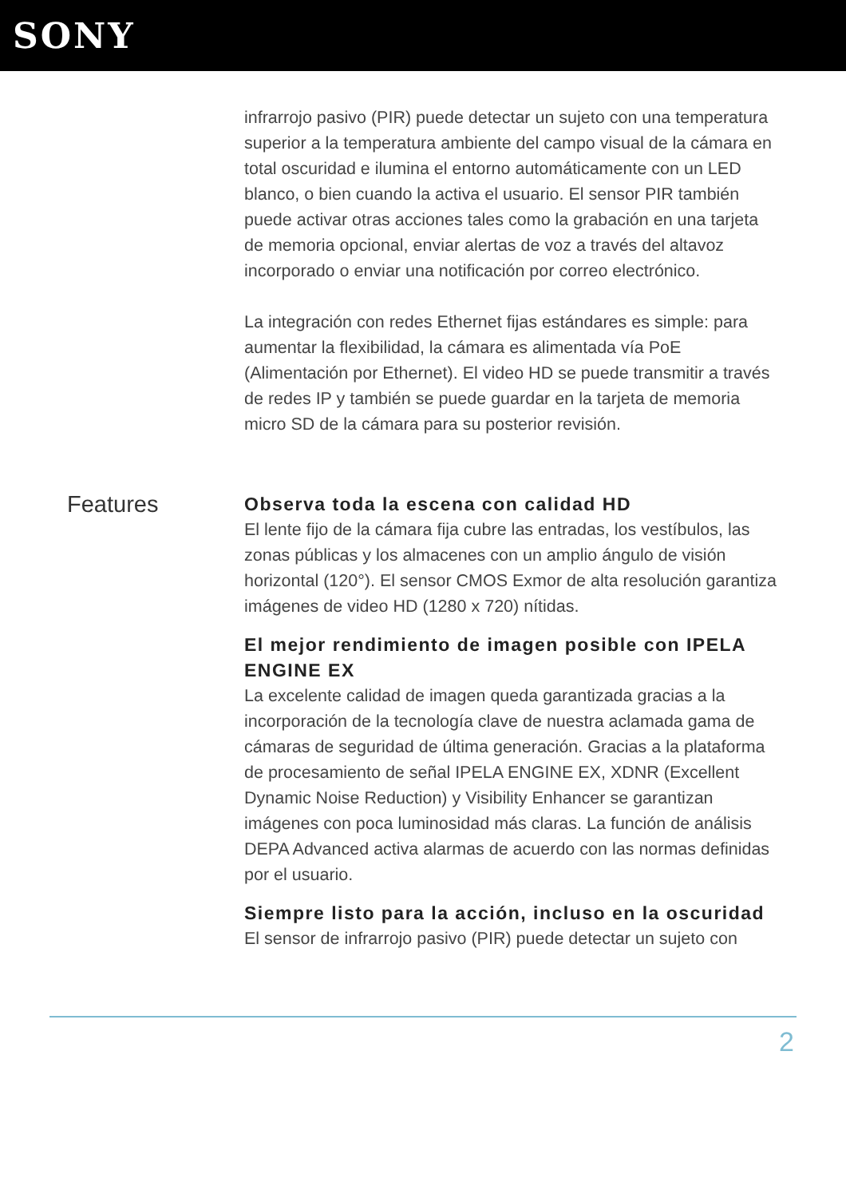SONY
infrarrojo pasivo (PIR) puede detectar un sujeto con una temperatura superior a la temperatura ambiente del campo visual de la cámara en total oscuridad e ilumina el entorno automáticamente con un LED blanco, o bien cuando la activa el usuario. El sensor PIR también puede activar otras acciones tales como la grabación en una tarjeta de memoria opcional, enviar alertas de voz a través del altavoz incorporado o enviar una notificación por correo electrónico.
La integración con redes Ethernet fijas estándares es simple: para aumentar la flexibilidad, la cámara es alimentada vía PoE (Alimentación por Ethernet). El video HD se puede transmitir a través de redes IP y también se puede guardar en la tarjeta de memoria micro SD de la cámara para su posterior revisión.
Features
Observa toda la escena con calidad HD
El lente fijo de la cámara fija cubre las entradas, los vestíbulos, las zonas públicas y los almacenes con un amplio ángulo de visión horizontal (120°). El sensor CMOS Exmor de alta resolución garantiza imágenes de video HD (1280 x 720) nítidas.
El mejor rendimiento de imagen posible con IPELA ENGINE EX
La excelente calidad de imagen queda garantizada gracias a la incorporación de la tecnología clave de nuestra aclamada gama de cámaras de seguridad de última generación. Gracias a la plataforma de procesamiento de señal IPELA ENGINE EX, XDNR (Excellent Dynamic Noise Reduction) y Visibility Enhancer se garantizan imágenes con poca luminosidad más claras. La función de análisis DEPA Advanced activa alarmas de acuerdo con las normas definidas por el usuario.
Siempre listo para la acción, incluso en la oscuridad
El sensor de infrarrojo pasivo (PIR) puede detectar un sujeto con
2